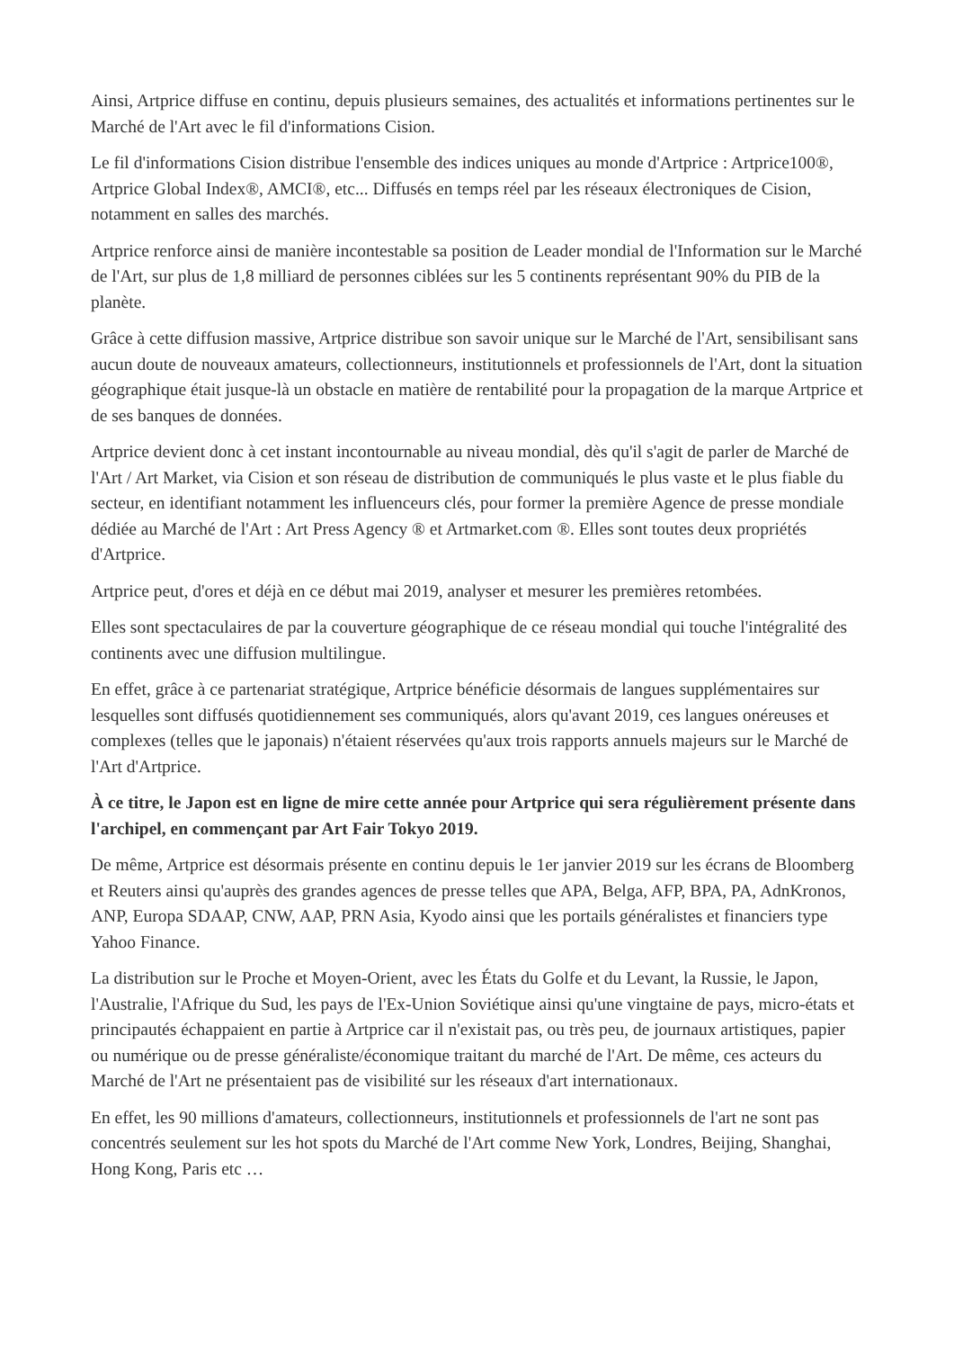Ainsi, Artprice diffuse en continu, depuis plusieurs semaines, des actualités et informations pertinentes sur le Marché de l'Art avec le fil d'informations Cision.
Le fil d'informations Cision distribue l'ensemble des indices uniques au monde d'Artprice : Artprice100®, Artprice Global Index®, AMCI®, etc... Diffusés en temps réel par les réseaux électroniques de Cision, notamment en salles des marchés.
Artprice renforce ainsi de manière incontestable sa position de Leader mondial de l'Information sur le Marché de l'Art, sur plus de 1,8 milliard de personnes ciblées sur les 5 continents représentant 90% du PIB de la planète.
Grâce à cette diffusion massive, Artprice distribue son savoir unique sur le Marché de l'Art, sensibilisant sans aucun doute de nouveaux amateurs, collectionneurs, institutionnels et professionnels de l'Art, dont la situation géographique était jusque-là un obstacle en matière de rentabilité pour la propagation de la marque Artprice et de ses banques de données.
Artprice devient donc à cet instant incontournable au niveau mondial, dès qu'il s'agit de parler de Marché de l'Art / Art Market, via Cision et son réseau de distribution de communiqués le plus vaste et le plus fiable du secteur, en identifiant notamment les influenceurs clés, pour former la première Agence de presse mondiale dédiée au Marché de l'Art : Art Press Agency ® et Artmarket.com ®. Elles sont toutes deux propriétés d'Artprice.
Artprice peut, d'ores et déjà en ce début mai 2019, analyser et mesurer les premières retombées.
Elles sont spectaculaires de par la couverture géographique de ce réseau mondial qui touche l'intégralité des continents avec une diffusion multilingue.
En effet, grâce à ce partenariat stratégique, Artprice bénéficie désormais de langues supplémentaires sur lesquelles sont diffusés quotidiennement ses communiqués, alors qu'avant 2019, ces langues onéreuses et complexes (telles que le japonais) n'étaient réservées qu'aux trois rapports annuels majeurs sur le Marché de l'Art d'Artprice.
À ce titre, le Japon est en ligne de mire cette année pour Artprice qui sera régulièrement présente dans l'archipel, en commençant par Art Fair Tokyo 2019.
De même, Artprice est désormais présente en continu depuis le 1er janvier 2019 sur les écrans de Bloomberg et Reuters ainsi qu'auprès des grandes agences de presse telles que APA, Belga, AFP, BPA, PA, AdnKronos, ANP, Europa SDAAP, CNW, AAP, PRN Asia, Kyodo ainsi que les portails généralistes et financiers type Yahoo Finance.
La distribution sur le Proche et Moyen-Orient, avec les États du Golfe et du Levant, la Russie, le Japon, l'Australie, l'Afrique du Sud, les pays de l'Ex-Union Soviétique ainsi qu'une vingtaine de pays, micro-états et principautés échappaient en partie à Artprice car il n'existait pas, ou très peu, de journaux artistiques, papier ou numérique ou de presse généraliste/économique traitant du marché de l'Art. De même, ces acteurs du Marché de l'Art ne présentaient pas de visibilité sur les réseaux d'art internationaux.
En effet, les 90 millions d'amateurs, collectionneurs, institutionnels et professionnels de l'art ne sont pas concentrés seulement sur les hot spots du Marché de l'Art comme New York, Londres, Beijing, Shanghai, Hong Kong, Paris etc …